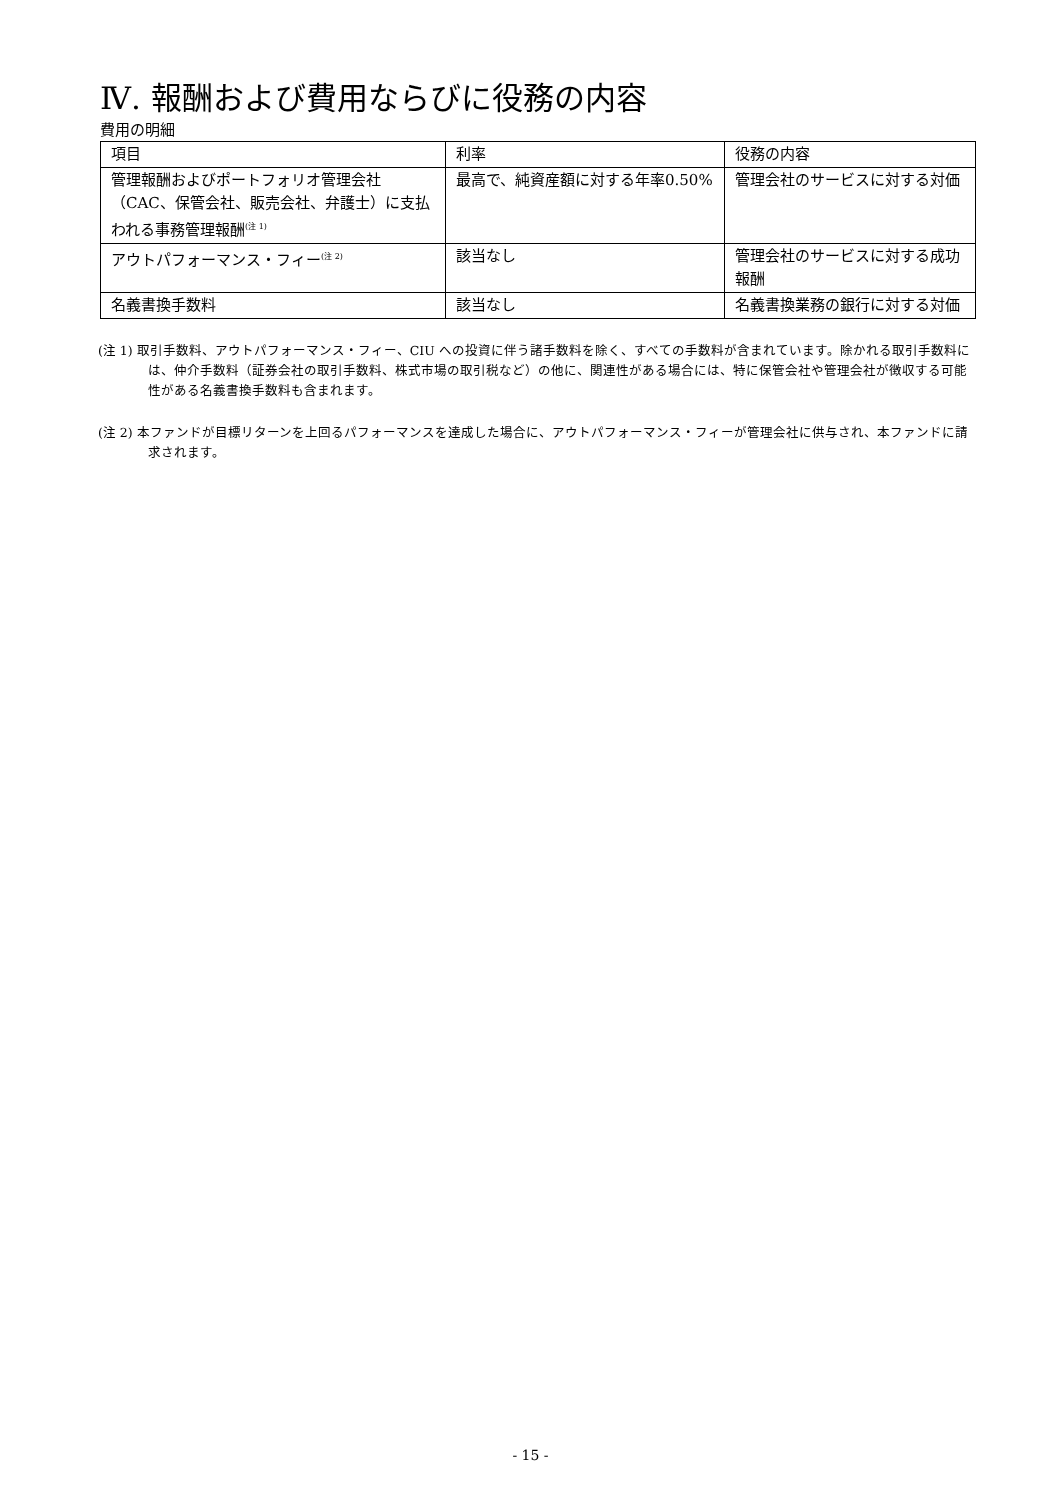Ⅳ. 報酬および費用ならびに役務の内容
費用の明細
| 項目 | 利率 | 役務の内容 |
| --- | --- | --- |
| 管理報酬およびポートフォリオ管理会社（CAC、保管会社、販売会社、弁護士）に支払われる事務管理報酬<sup>(注 1)</sup> | 最高で、純資産額に対する年率0.50% | 管理会社のサービスに対する対価 |
| アウトパフォーマンス・フィー<sup>(注 2)</sup> | 該当なし | 管理会社のサービスに対する成功報酬 |
| 名義書換手数料 | 該当なし | 名義書換業務の銀行に対する対価 |
(注 1) 取引手数料、アウトパフォーマンス・フィー、CIU への投資に伴う諸手数料を除く、すべての手数料が含まれています。除かれる取引手数料には、仲介手数料（証券会社の取引手数料、株式市場の取引税など）の他に、関連性がある場合には、特に保管会社や管理会社が徴収する可能性がある名義書換手数料も含まれます。
(注 2) 本ファンドが目標リターンを上回るパフォーマンスを達成した場合に、アウトパフォーマンス・フィーが管理会社に供与され、本ファンドに請求されます。
- 15 -